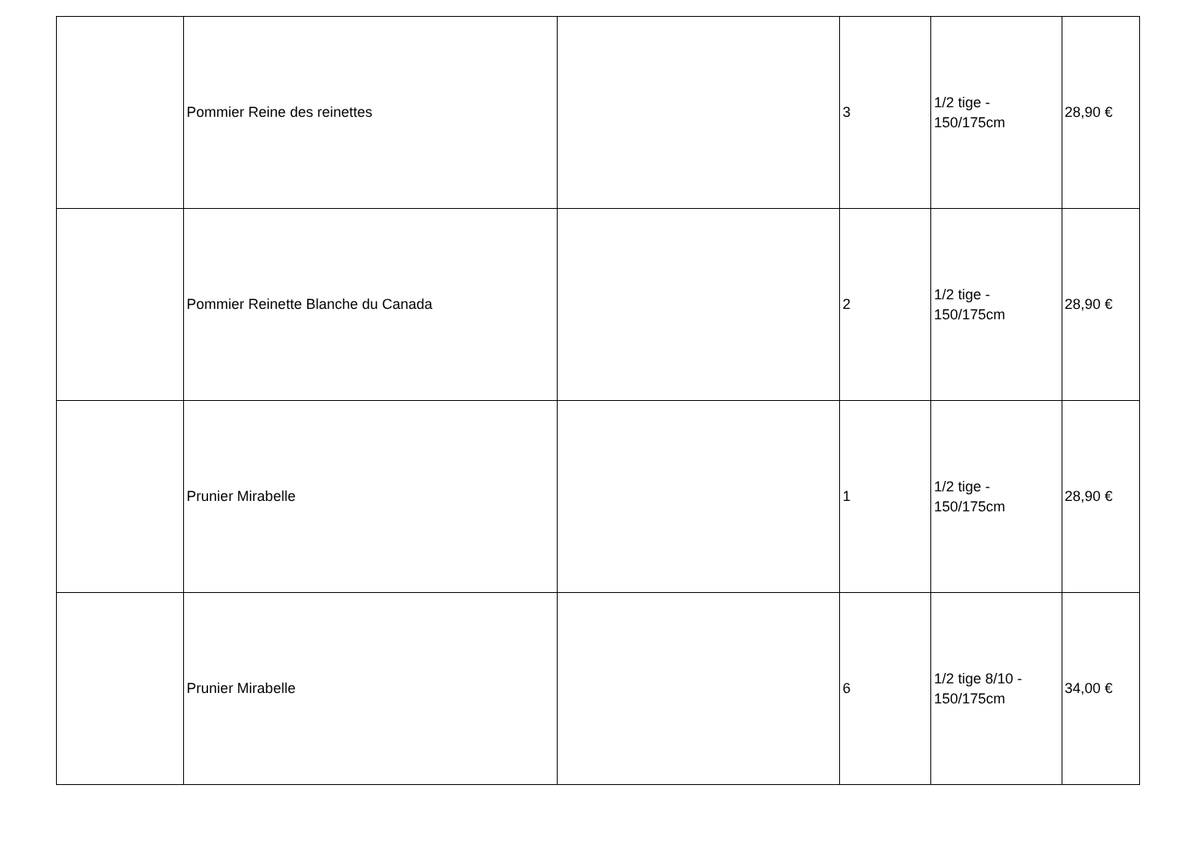| | Pommier Reine des reinettes | | 3 | 1/2 tige - 150/175cm | 28,90 € |
| | Pommier Reinette Blanche du Canada | | 2 | 1/2 tige - 150/175cm | 28,90 € |
| | Prunier Mirabelle | | 1 | 1/2 tige - 150/175cm | 28,90 € |
| | Prunier Mirabelle | | 6 | 1/2 tige 8/10 - 150/175cm | 34,00 € |